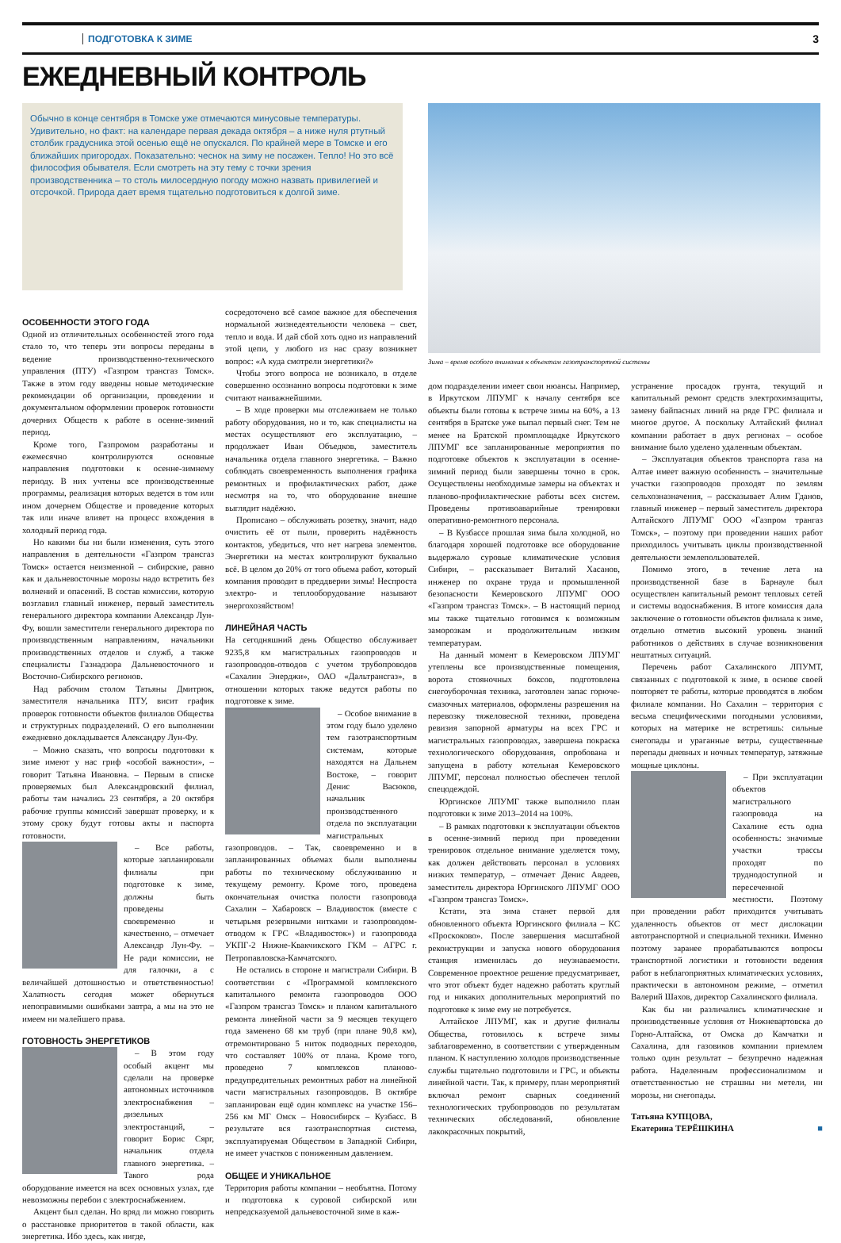ПОДГОТОВКА К ЗИМЕ 3
ЕЖЕДНЕВНЫЙ КОНТРОЛЬ
Обычно в конце сентября в Томске уже отмечаются минусовые температуры. Удивительно, но факт: на календаре первая декада октября – а ниже нуля ртутный столбик градусника этой осенью ещё не опускался. По крайней мере в Томске и его ближайших пригородах. Показательно: чеснок на зиму не посажен. Тепло! Но это всё философия обывателя. Если смотреть на эту тему с точки зрения производственника – то столь милосердную погоду можно назвать привилегией и отсрочкой. Природа дает время тщательно подготовиться к долгой зиме.
ОСОБЕННОСТИ ЭТОГО ГОДА
Одной из отличительных особенностей этого года стало то, что теперь эти вопросы переданы в ведение производственно-технического управления (ПТУ) «Газпром трансгаз Томск». Также в этом году введены новые методические рекомендации об организации, проведении и документальном оформлении проверок готовности дочерних Обществ к работе в осенне-зимний период.
Кроме того, Газпромом разработаны и ежемесячно контролируются основные направления подготовки к осенне-зимнему периоду. В них учтены все производственные программы, реализация которых ведется в том или ином дочернем Обществе и проведение которых так или иначе влияет на процесс вхождения в холодный период года.
Но какими бы ни были изменения, суть этого направления в деятельности «Газпром трансгаз Томск» остается неизменной – сибирские, равно как и дальневосточные морозы надо встретить без волнений и опасений. В состав комиссии, которую возглавил главный инженер, первый заместитель генерального директора компании Александр Лун-Фу, вошли заместители генерального директора по производственным направлениям, начальники производственных отделов и служб, а также специалисты Газнадзора Дальневосточного и Восточно-Сибирского регионов.
Над рабочим столом Татьяны Дмитрюк, заместителя начальника ПТУ, висит график проверок готовности объектов филиалов Общества и структурных подразделений. О его выполнении ежедневно докладывается Александру Лун-Фу.
– Можно сказать, что вопросы подготовки к зиме имеют у нас гриф «особой важности», – говорит Татьяна Ивановна. – Первым в списке проверяемых был Александровский филиал, работы там начались 23 сентября, а 20 октября рабочие группы комиссий завершат проверку, и к этому сроку будут готовы акты и паспорта готовности.
– Все работы, которые запланировали филиалы при подготовке к зиме, должны быть проведены своевременно и качественно, – отмечает Александр Лун-Фу. – Не ради комиссии, не для галочки, а с величайшей дотошностью и ответственностью! Халатность сегодня может обернуться непоправимыми ошибками завтра, а мы на это не имеем ни малейшего права.
ГОТОВНОСТЬ ЭНЕРГЕТИКОВ
– В этом году особый акцент мы сделали на проверке автономных источников электроснабжения – дизельных электростанций, – говорит Борис Сярг, начальник отдела главного энергетика. – Такого рода оборудование имеется на всех основных узлах, где невозможны перебои с электроснабжением.
Акцент был сделан. Но вряд ли можно говорить о расстановке приоритетов в такой области, как энергетика. Ибо здесь, как нигде,
сосредоточено всё самое важное для обеспечения нормальной жизнедеятельности человека – свет, тепло и вода. И дай сбой хоть одно из направлений этой цепи, у любого из нас сразу возникнет вопрос: «А куда смотрели энергетики?»
Чтобы этого вопроса не возникало, в отделе совершенно осознанно вопросы подготовки к зиме считают наиважнейшими.
– В ходе проверки мы отслеживаем не только работу оборудования, но и то, как специалисты на местах осуществляют его эксплуатацию, – продолжает Иван Объедков, заместитель начальника отдела главного энергетика. – Важно соблюдать своевременность выполнения графика ремонтных и профилактических работ, даже несмотря на то, что оборудование внешне выглядит надёжно.
Прописано – обслуживать розетку, значит, надо очистить её от пыли, проверить надёжность контактов, убедиться, что нет нагрева элементов. Энергетики на местах контролируют буквально всё. В целом до 20% от того объема работ, который компания проводит в преддверии зимы! Неспроста электро- и теплооборудование называют энергохозяйством!
ЛИНЕЙНАЯ ЧАСТЬ
На сегодняшний день Общество обслуживает 9235,8 км магистральных газопроводов и газопроводов-отводов с учетом трубопроводов «Сахалин Энерджи», ОАО «Дальтрансгаз», в отношении которых также ведутся работы по подготовке к зиме.
– Особое внимание в этом году было уделено тем газотранспортным системам, которые находятся на Дальнем Востоке, – говорит Денис Васюков, начальник производственного отдела по эксплуатации магистральных газопроводов. – Так, своевременно и в запланированных объемах были выполнены работы по техническому обслуживанию и текущему ремонту. Кроме того, проведена окончательная очистка полости газопровода Сахалин – Хабаровск – Владивосток (вместе с четырьмя резервными нитками и газопроводом-отводом к ГРС «Владивосток») и газопровода УКПГ-2 Нижне-Квакчикского ГКМ – АГРС г. Петропавловска-Камчатского.
Не остались в стороне и магистрали Сибири. В соответствии с «Программой комплексного капитального ремонта газопроводов ООО «Газпром трансгаз Томск» и планом капитального ремонта линейной части за 9 месяцев текущего года заменено 68 км труб (при плане 90,8 км), отремонтировано 5 ниток подводных переходов, что составляет 100% от плана. Кроме того, проведено 7 комплексов планово-предупредительных ремонтных работ на линейной части магистральных газопроводов. В октябре запланирован ещё один комплекс на участке 156–256 км МГ Омск – Новосибирск – Кузбасс. В результате вся газотранспортная система, эксплуатируемая Обществом в Западной Сибири, не имеет участков с пониженным давлением.
ОБЩЕЕ И УНИКАЛЬНОЕ
Территория работы компании – необъятна. Потому и подготовка к суровой сибирской или непредсказуемой дальневосточной зиме в каж-
Зима – время особого внимания к объектам газотранспортной системы
дом подразделении имеет свои нюансы. Например, в Иркутском ЛПУМГ к началу сентября все объекты были готовы к встрече зимы на 60%, а 13 сентября в Братске уже выпал первый снег. Тем не менее на Братской промплощадке Иркутского ЛПУМГ все запланированные мероприятия по подготовке объектов к эксплуатации в осенне-зимний период были завершены точно в срок. Осуществлены необходимые замеры на объектах и планово-профилактические работы всех систем. Проведены противоаварийные тренировки оперативно-ремонтного персонала.
– В Кузбассе прошлая зима была холодной, но благодаря хорошей подготовке все оборудование выдержало суровые климатические условия Сибири, – рассказывает Виталий Хасанов, инженер по охране труда и промышленной безопасности Кемеровского ЛПУМГ ООО «Газпром трансгаз Томск». – В настоящий период мы также тщательно готовимся к возможным заморозкам и продолжительным низким температурам.
На данный момент в Кемеровском ЛПУМГ утеплены все производственные помещения, ворота стояночных боксов, подготовлена снегоуборочная техника, заготовлен запас горюче-смазочных материалов, оформлены разрешения на перевозку тяжеловесной техники, проведена ревизия запорной арматуры на всех ГРС и магистральных газопроводах, завершена покраска технологического оборудования, опробована и запущена в работу котельная Кемеровского ЛПУМГ, персонал полностью обеспечен теплой спецодеждой.
Юргинское ЛПУМГ также выполнило план подготовки к зиме 2013–2014 на 100%.
– В рамках подготовки к эксплуатации объектов в осенне-зимний период при проведении тренировок отдельное внимание уделяется тому, как должен действовать персонал в условиях низких температур, – отмечает Денис Авдеев, заместитель директора Юргинского ЛПУМГ ООО «Газпром трансгаз Томск».
Кстати, эта зима станет первой для обновленного объекта Юргинского филиала – КС «Проскоково». После завершения масштабной реконструкции и запуска нового оборудования станция изменилась до неузнаваемости. Современное проектное решение предусматривает, что этот объект будет надежно работать круглый год и никаких дополнительных мероприятий по подготовке к зиме ему не потребуется.
Алтайское ЛПУМГ, как и другие филиалы Общества, готовилось к встрече зимы заблаговременно, в соответствии с утвержденным планом. К наступлению холодов производственные службы тщательно подготовили и ГРС, и объекты линейной части. Так, к примеру, план мероприятий включал ремонт сварных соединений технологических трубопроводов по результатам технических обследований, обновление лакокрасочных покрытий,
устранение просадок грунта, текущий и капитальный ремонт средств электрохимзащиты, замену байпасных линий на ряде ГРС филиала и многое другое. А поскольку Алтайский филиал компании работает в двух регионах – особое внимание было уделено удаленным объектам.
– Эксплуатация объектов транспорта газа на Алтае имеет важную особенность – значительные участки газопроводов проходят по землям сельхозназначения, – рассказывает Алим Гданов, главный инженер – первый заместитель директора Алтайского ЛПУМГ ООО «Газпром трангаз Томск», – поэтому при проведении наших работ приходилось учитывать циклы производственной деятельности землепользователей.
Помимо этого, в течение лета на производственной базе в Барнауле был осуществлен капитальный ремонт тепловых сетей и системы водоснабжения. В итоге комиссия дала заключение о готовности объектов филиала к зиме, отдельно отметив высокий уровень знаний работников о действиях в случае возникновения нештатных ситуаций.
Перечень работ Сахалинского ЛПУМТ, связанных с подготовкой к зиме, в основе своей повторяет те работы, которые проводятся в любом филиале компании. Но Сахалин – территория с весьма специфическими погодными условиями, которых на материке не встретишь: сильные снегопады и ураганные ветры, существенные перепады дневных и ночных температур, затяжные мощные циклоны.
– При эксплуатации объектов магистрального газопровода на Сахалине есть одна особенность: значимые участки трассы проходят по труднодоступной и пересеченной местности. Поэтому при проведении работ приходится учитывать удаленность объектов от мест дислокации автотранспортной и специальной техники. Именно поэтому заранее прорабатываются вопросы транспортной логистики и готовности ведения работ в неблагоприятных климатических условиях, практически в автономном режиме, – отметил Валерий Шахов, директор Сахалинского филиала.
Как бы ни различались климатические и производственные условия от Нижневартовска до Горно-Алтайска, от Омска до Камчатки и Сахалина, для газовиков компании приемлем только один результат – безупречно надежная работа. Наделенным профессионализмом и ответственностью не страшны ни метели, ни морозы, ни снегопады.
Татьяна КУПЦОВА,
Екатерина ТЕРЁШКИНА ■